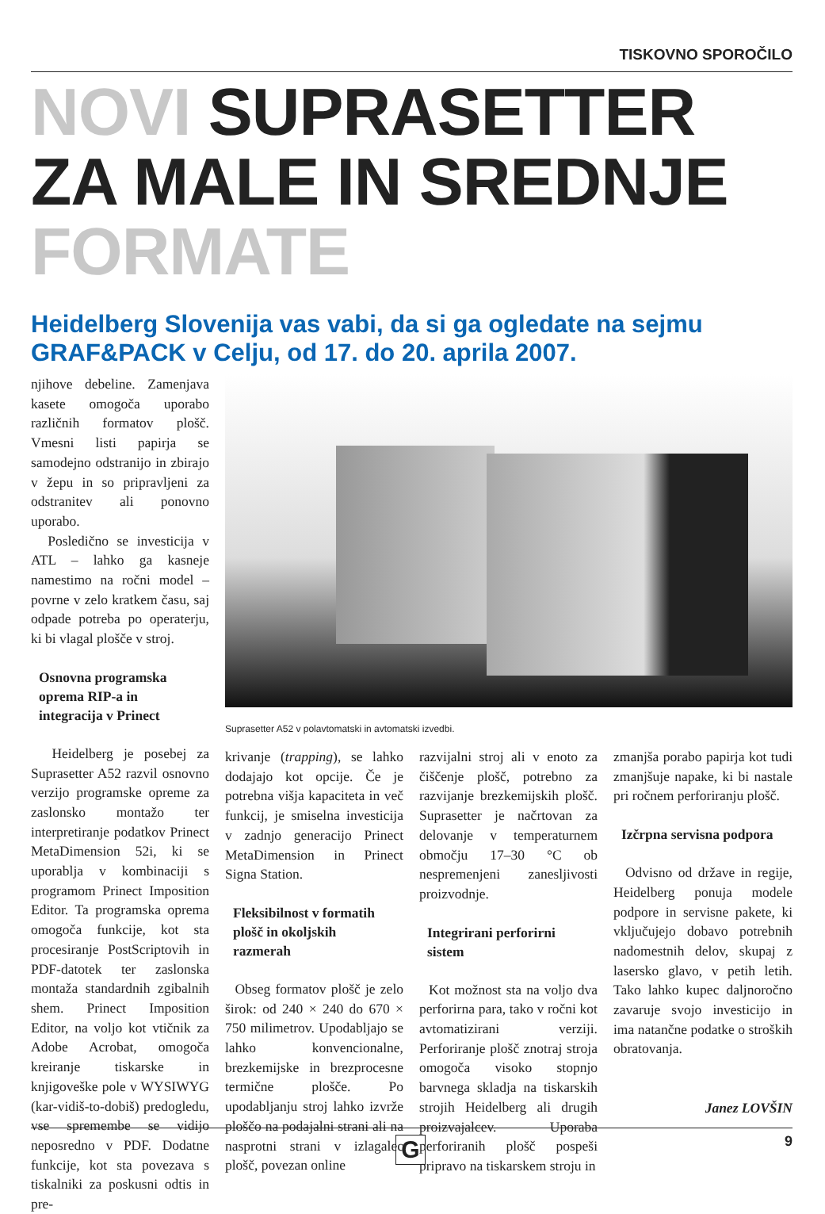TISKOVNO SPOROČILO
NOVI SUPRASETTER ZA MALE IN SREDNJE FORMATE
Heidelberg Slovenija vas vabi, da si ga ogledate na sejmu GRAF&PACK v Celju, od 17. do 20. aprila 2007.
njihove debeline. Zamenjava kasete omogoča uporabo različnih formatov plošč. Vmesni listi papirja se samodejno odstranijo in zbirajo v žepu in so pripravljeni za odstranitev ali ponovno uporabo.
Posledično se investicija v ATL – lahko ga kasneje namestimo na ročni model – povrne v zelo kratkem času, saj odpade potreba po operaterju, ki bi vlagal plošče v stroj.
Osnovna programska oprema RIP-a in integracija v Prinect
Heidelberg je posebej za Suprasetter A52 razvil osnovno verzijo programske opreme za zaslonsko montažo ter interpretiranje podatkov Prinect MetaDimension 52i, ki se uporablja v kombinaciji s programom Prinect Imposition Editor. Ta programska oprema omogoča funkcije, kot sta procesiranje PostScriptovih in PDF-datotek ter zaslonska montaža standardnih zgibalnih shem. Prinect Imposition Editor, na voljo kot vtičnik za Adobe Acrobat, omogoča kreiranje tiskarske in knjigoveške pole v WYSIWYG (kar-vidiš-to-dobiš) predogledu, vse spremembe se vidijo neposredno v PDF. Dodatne funkcije, kot sta povezava s tiskalniki za poskusni odtis in pre-
Suprasetter A52 v polavtomatski in avtomatski izvedbi.
krivanje (trapping), se lahko dodajajo kot opcije. Če je potrebna višja kapaciteta in več funkcij, je smiselna investicija v zadnjo generacijo Prinect MetaDimension in Prinect Signa Station.
Fleksibilnost v formatih plošč in okoljskih razmerah
Obseg formatov plošč je zelo širok: od 240 × 240 do 670 × 750 milimetrov. Upodabljajo se lahko konvencionalne, brezkemijske in brezprocesne termične plošče. Po upodabljanju stroj lahko izvrže ploščo na podajalni strani ali na nasprotni strani v izlagalec plošč, povezan online
razvijalni stroj ali v enoto za čiščenje plošč, potrebno za razvijanje brezkemijskih plošč. Suprasetter je načrtovan za delovanje v temperaturnem območju 17–30 °C ob nespremenjeni zanesljivosti proizvodnje.
Integrirani perforirni sistem
Kot možnost sta na voljo dva perforirna para, tako v ročni kot avtomatizirani verziji. Perforiranje plošč znotraj stroja omogoča visoko stopnjo barvnega skladja na tiskarskih strojih Heidelberg ali drugih proizvajalcev. Uporaba perforiranih plošč pospeši pripravo na tiskarskem stroju in
zmanjša porabo papirja kot tudi zmanjšuje napake, ki bi nastale pri ročnem perforiranju plošč.
Izčrpna servisna podpora
Odvisno od države in regije, Heidelberg ponuja modele podpore in servisne pakete, ki vključujejo dobavo potrebnih nadomestnih delov, skupaj z lasersko glavo, v petih letih. Tako lahko kupec daljnoročno zavaruje svojo investicijo in ima natančne podatke o stroških obratovanja.
Janez LOVŠIN
G 9